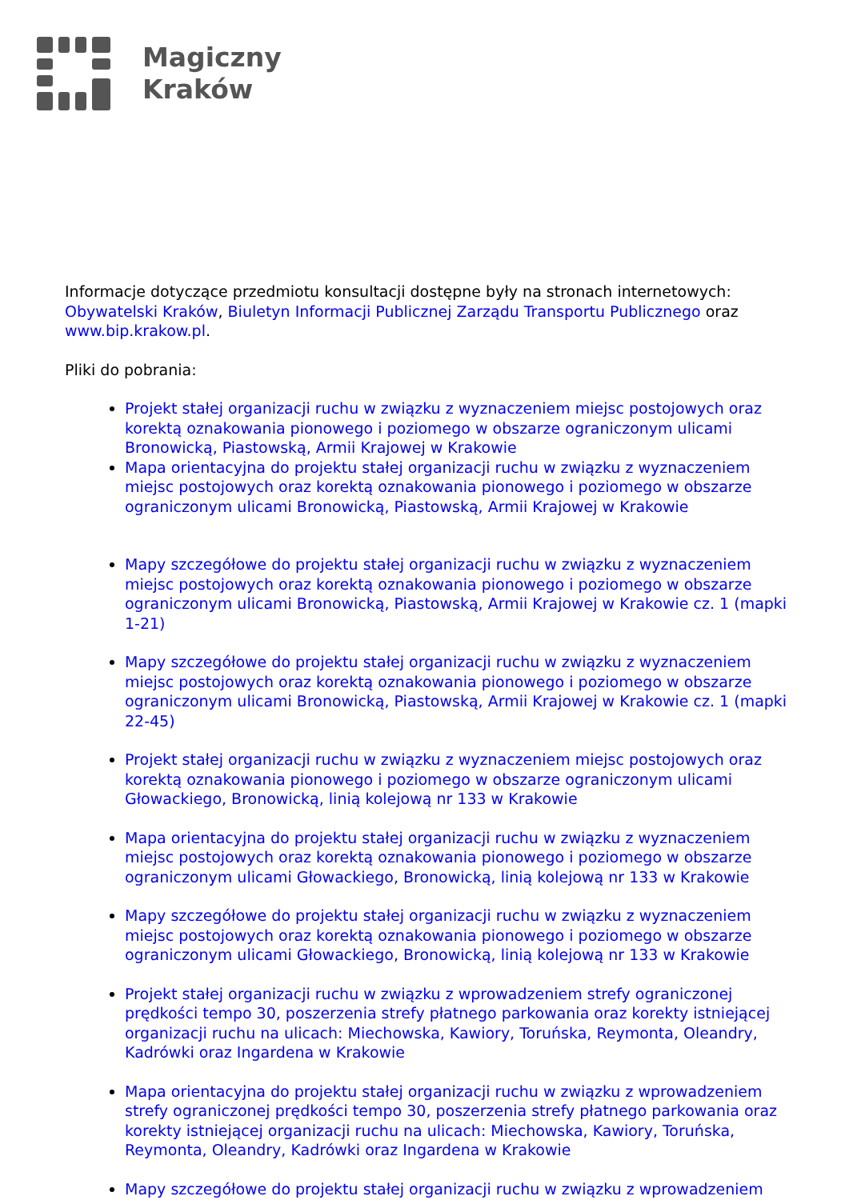Magiczny
Kraków
Informacje dotyczące przedmiotu konsultacji dostępne były na stronach internetowych: Obywatelski Kraków, Biuletyn Informacji Publicznej Zarządu Transportu Publicznego oraz www.bip.krakow.pl.
Pliki do pobrania:
Projekt stałej organizacji ruchu w związku z wyznaczeniem miejsc postojowych oraz korektą oznakowania pionowego i poziomego w obszarze ograniczonym ulicami Bronowicką, Piastowską, Armii Krajowej w Krakowie
Mapa orientacyjna do projektu stałej organizacji ruchu w związku z wyznaczeniem miejsc postojowych oraz korektą oznakowania pionowego i poziomego w obszarze ograniczonym ulicami Bronowicką, Piastowską, Armii Krajowej w Krakowie
Mapy szczegółowe do projektu stałej organizacji ruchu w związku z wyznaczeniem miejsc postojowych oraz korektą oznakowania pionowego i poziomego w obszarze ograniczonym ulicami Bronowicką, Piastowską, Armii Krajowej w Krakowie cz. 1 (mapki 1-21)
Mapy szczegółowe do projektu stałej organizacji ruchu w związku z wyznaczeniem miejsc postojowych oraz korektą oznakowania pionowego i poziomego w obszarze ograniczonym ulicami Bronowicką, Piastowską, Armii Krajowej w Krakowie cz. 1 (mapki 22-45)
Projekt stałej organizacji ruchu w związku z wyznaczeniem miejsc postojowych oraz korektą oznakowania pionowego i poziomego w obszarze ograniczonym ulicami Głowackiego, Bronowicką, linią kolejową nr 133 w Krakowie
Mapa orientacyjna do projektu stałej organizacji ruchu w związku z wyznaczeniem miejsc postojowych oraz korektą oznakowania pionowego i poziomego w obszarze ograniczonym ulicami Głowackiego, Bronowicką, linią kolejową nr 133 w Krakowie
Mapy szczegółowe do projektu stałej organizacji ruchu w związku z wyznaczeniem miejsc postojowych oraz korektą oznakowania pionowego i poziomego w obszarze ograniczonym ulicami Głowackiego, Bronowicką, linią kolejową nr 133 w Krakowie
Projekt stałej organizacji ruchu w związku z wprowadzeniem strefy ograniczonej prędkości tempo 30, poszerzenia strefy płatnego parkowania oraz korekty istniejącej organizacji ruchu na ulicach: Miechowska, Kawiory, Toruńska, Reymonta, Oleandry, Kadrówki oraz Ingardena w Krakowie
Mapa orientacyjna do projektu stałej organizacji ruchu w związku z wprowadzeniem strefy ograniczonej prędkości tempo 30, poszerzenia strefy płatnego parkowania oraz korekty istniejącej organizacji ruchu na ulicach: Miechowska, Kawiory, Toruńska, Reymonta, Oleandry, Kadrówki oraz Ingardena w Krakowie
Mapy szczegółowe do projektu stałej organizacji ruchu w związku z wprowadzeniem